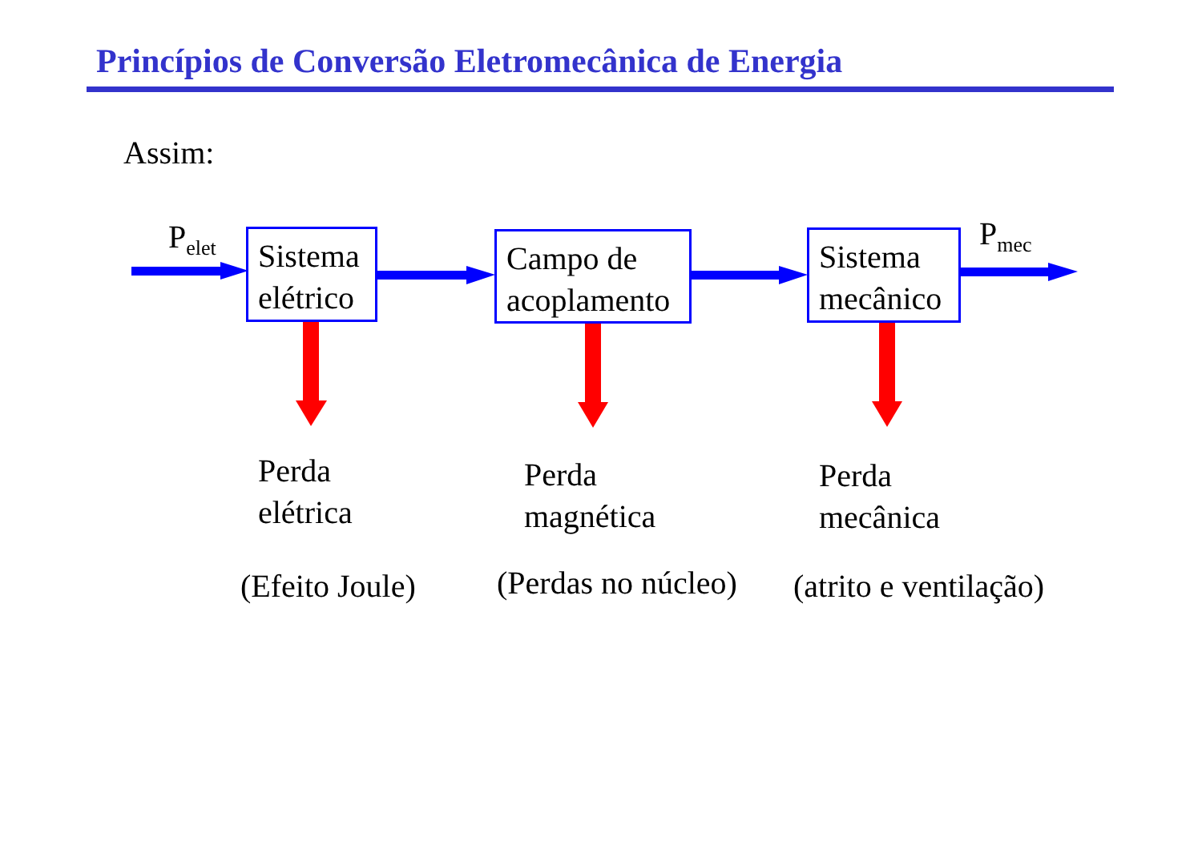Princípios de Conversão Eletromecânica de Energia
Assim:
P<sub>elet</sub>
Sistema elétrico
Campo de acoplamento
Sistema mecânico
P<sub>mec</sub>
Perda
elétrica
Perda
magnética
Perda
mecânica
(Efeito Joule) (Perdas no núcleo) (atrito e ventilação)